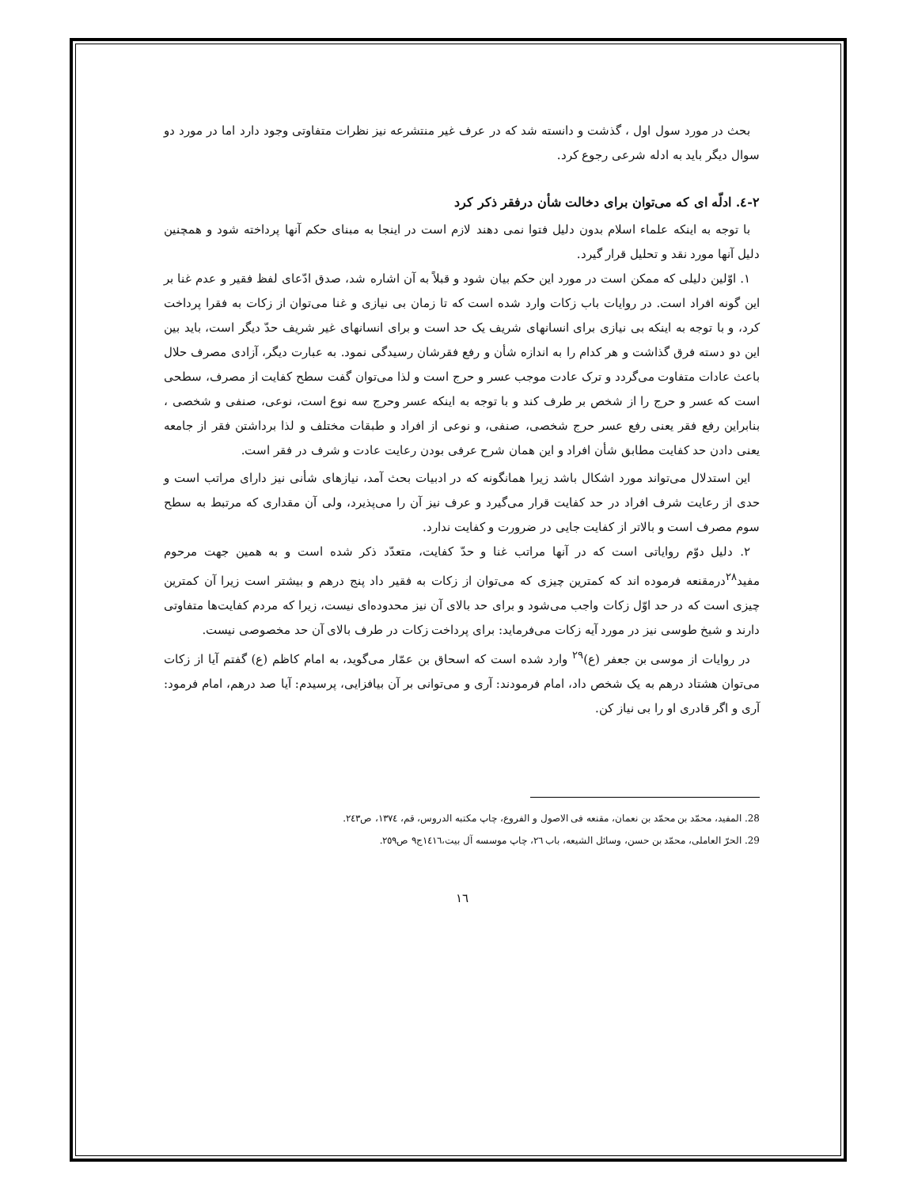بحث در مورد سول اول ، گذشت و دانسته شد که در عرف غیر منتشرعه نیز نظرات متفاوتی وجود دارد اما در مورد دو سوال دیگر باید به ادله شرعی رجوع کرد.
٢-٤. ادلّه ای که می‌توان برای دخالت شأن درفقر ذکر کرد
با توجه به اینکه علماء اسلام بدون دلیل فتوا نمی دهند لازم است در اینجا به مبنای حکم آنها پرداخته شود و همچنین دلیل آنها مورد نقد و تحلیل قرار گیرد.
١. اوّلین دلیلی که ممکن است در مورد این حکم بیان شود و قبلاً به آن اشاره شد، صدق ادّعای لفظ فقیر و عدم غنا بر این گونه افراد است. در روایات باب زکات وارد شده است که تا زمان بی نیازی و غنا می‌توان از زکات به فقرا پرداخت کرد، و با توجه به اینکه بی نیازی برای انسانهای شریف یک حد است و برای انسانهای غیر شریف حدّ دیگر است، باید بین این دو دسته فرق گذاشت و هر کدام را به اندازه شأن و رفع فقرشان رسیدگی نمود. به عبارت دیگر، آزادی مصرف حلال باعث عادات متفاوت می‌گردد و ترک عادت موجب عسر و حرج است و لذا می‌توان گفت سطح کفایت از مصرف، سطحی است که عسر و حرج را از شخص بر طرف کند و با توجه به اینکه عسر وحرج سه نوع است، نوعی، صنفی و شخصی ، بنابراین رفع فقر یعنی رفع عسر حرج شخصی، صنفی، و نوعی از افراد و طبقات مختلف و لذا برداشتن فقر از جامعه یعنی دادن حد کفایت مطابق شأن افراد و این همان شرح عرفی بودن رعایت عادت و شرف در فقر است.
این استدلال می‌تواند مورد اشکال باشد زیرا همانگونه که در ادبیات بحث آمد، نیازهای شأنی نیز دارای مراتب است و حدی از رعایت شرف افراد در حد کفایت قرار می‌گیرد و عرف نیز آن را می‌پذیرد، ولی آن مقداری که مرتبط به سطح سوم مصرف است و بالاتر از کفایت جایی در ضرورت و کفایت ندارد.
٢. دلیل دوّم روایاتی است که در آنها مراتب غنا و حدّ کفایت، متعدّد ذکر شده است و به همین جهت مرحوم مفید<sup>٢٨</sup>درمقنعه فرموده اند که کمترین چیزی که می‌توان از زکات به فقیر داد پنج درهم و بیشتر است زیرا آن کمترین چیزی است که در حد اوّل زکات واجب می‌شود و برای حد بالای آن نیز محدوده‌ای نیست، زیرا که مردم کفایت‌ها متفاوتی دارند و شیخ طوسی نیز در مورد آیه زکات می‌فرماید: برای پرداخت زکات در طرف بالای آن حد مخصوصی نیست.
در روایات از موسی بن جعفر (ع)<sup>٢٩</sup> وارد شده است که اسحاق بن عمّار می‌گوید، به امام کاظم (ع) گفتم آیا از زکات می‌توان هشتاد درهم به یک شخص داد، امام فرمودند: آری و می‌توانی بر آن بیافزایی، پرسیدم: آیا صد درهم، امام فرمود: آری و اگر قادری او را بی نیاز کن.
28. المفید، محمّد بن محمّد بن نعمان، مقنعه فی الاصول و الفروع، چاپ مکتبه الدروس، قم، ١٣٧٤، ص٢٤٣.
29. الحرّ العاملی، محمّد بن حسن، وسائل الشیعه، باب ٢٦، چاپ موسسه آل بیت،١٤١٦ج٩ ص٢٥٩.
١٦